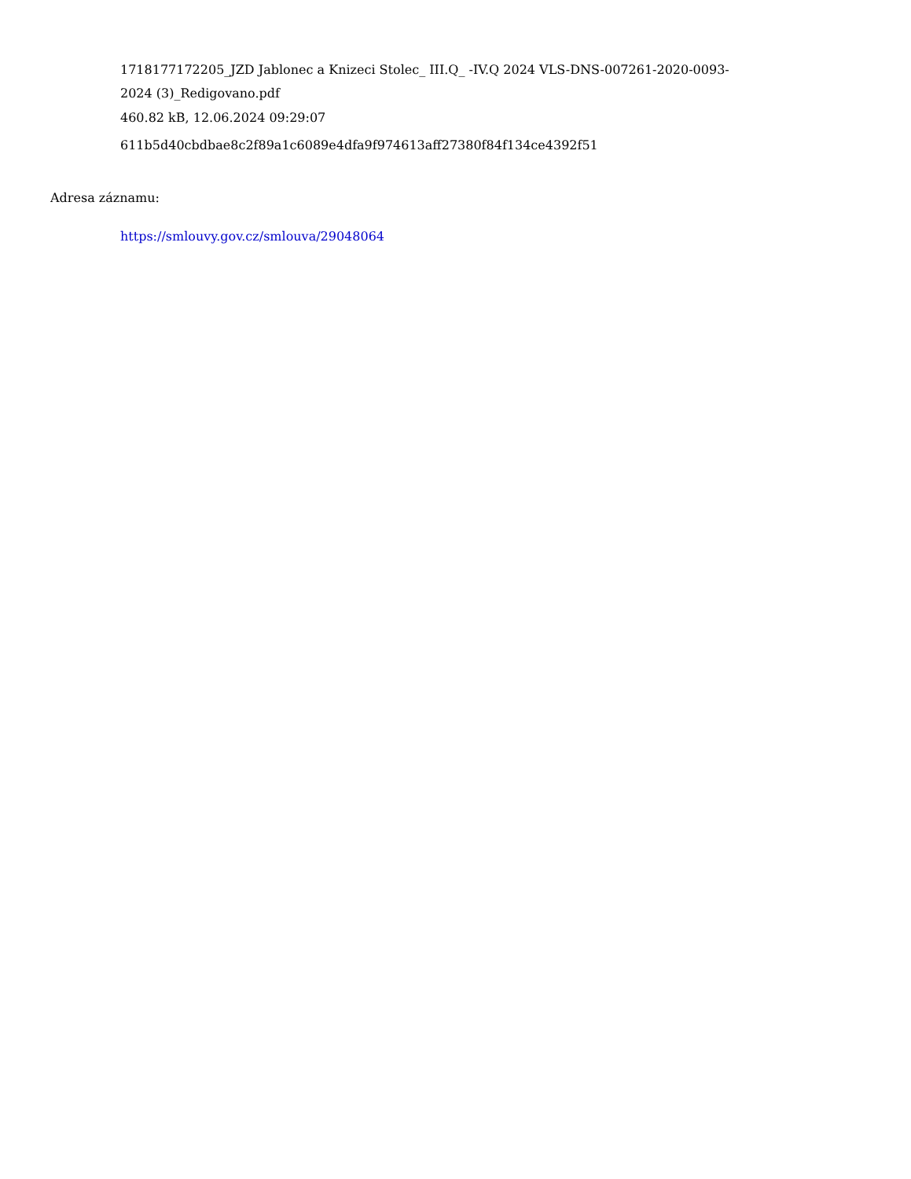1718177172205_JZD Jablonec a Knizeci Stolec_ III.Q_ -IV.Q 2024 VLS-DNS-007261-2020-0093-2024 (3)_Redigovano.pdf
460.82 kB, 12.06.2024 09:29:07
611b5d40cbdbae8c2f89a1c6089e4dfa9f974613aff27380f84f134ce4392f51
Adresa záznamu:
https://smlouvy.gov.cz/smlouva/29048064